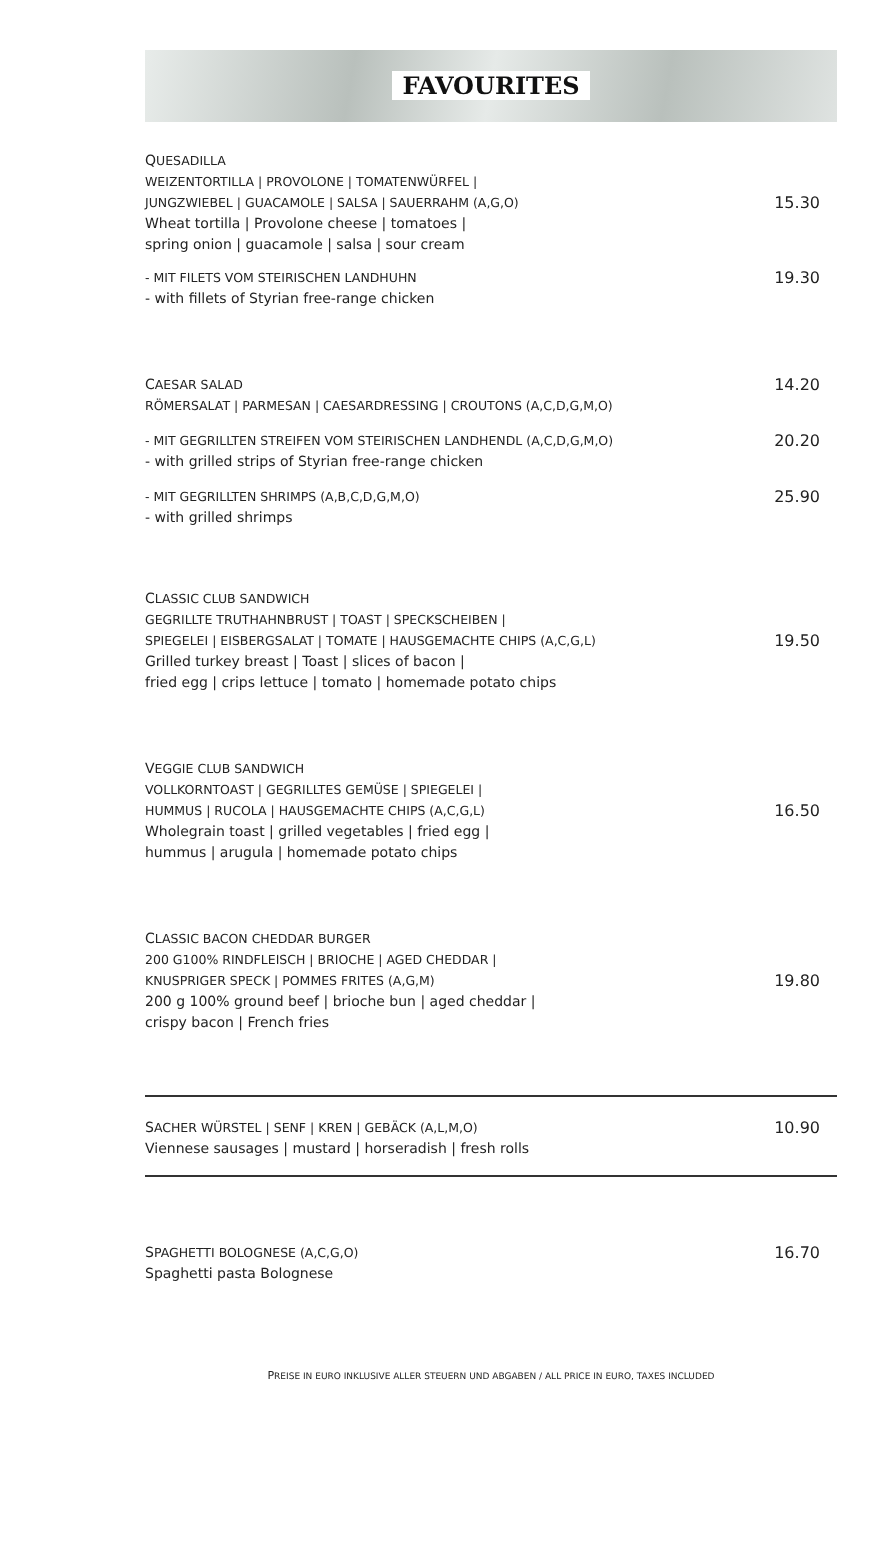FAVOURITES
QUESADILLA
WEIZENTORTILLA | PROVOLONE | TOMATENWÜRFEL |
JUNGZWIEBEL | GUACAMOLE | SALSA | SAUERRAHM (A,G,O)
Wheat tortilla | Provolone cheese | tomatoes |
spring onion | guacamole | salsa | sour cream
15.30
- MIT FILETS VOM STEIRISCHEN LANDHUHN
- with fillets of Styrian free-range chicken
19.30
CAESAR SALAD
RÖMERSALAT | PARMESAN | CAESARDRESSING | CROUTONS (A,C,D,G,M,O)
14.20
- MIT GEGRILLTEN STREIFEN VOM STEIRISCHEN LANDHENDL (A,C,D,G,M,O)
- with grilled strips of Styrian free-range chicken
20.20
- MIT GEGRILLTEN SHRIMPS (A,B,C,D,G,M,O)
- with grilled shrimps
25.90
CLASSIC CLUB SANDWICH
GEGRILLTE TRUTHAHNBRUST | TOAST | SPECKSCHEIBEN |
SPIEGELEI | EISBERGSALAT | TOMATE | HAUSGEMACHTE CHIPS (A,C,G,L)
Grilled turkey breast | Toast | slices of bacon |
fried egg | crips lettuce | tomato | homemade potato chips
19.50
VEGGIE CLUB SANDWICH
VOLLKORNTOAST | GEGRILLTES GEMÜSE | SPIEGELEI |
HUMMUS | RUCOLA | HAUSGEMACHTE CHIPS (A,C,G,L)
Wholegrain toast | grilled vegetables | fried egg |
hummus | arugula | homemade potato chips
16.50
CLASSIC BACON CHEDDAR BURGER
200 G100% RINDFLEISCH | BRIOCHE | AGED CHEDDAR |
KNUSPRIGER SPECK | POMMES FRITES (A,G,M)
200 g 100% ground beef | brioche bun | aged cheddar |
crispy bacon | French fries
19.80
SACHER WÜRSTEL | SENF | KREN | GEBÄCK (A,L,M,O)
Viennese sausages | mustard | horseradish | fresh rolls
10.90
SPAGHETTI BOLOGNESE (A,C,G,O)
Spaghetti pasta Bolognese
16.70
PREISE IN EURO INKLUSIVE ALLER STEUERN UND ABGABEN / ALL PRICE IN EURO, TAXES INCLUDED